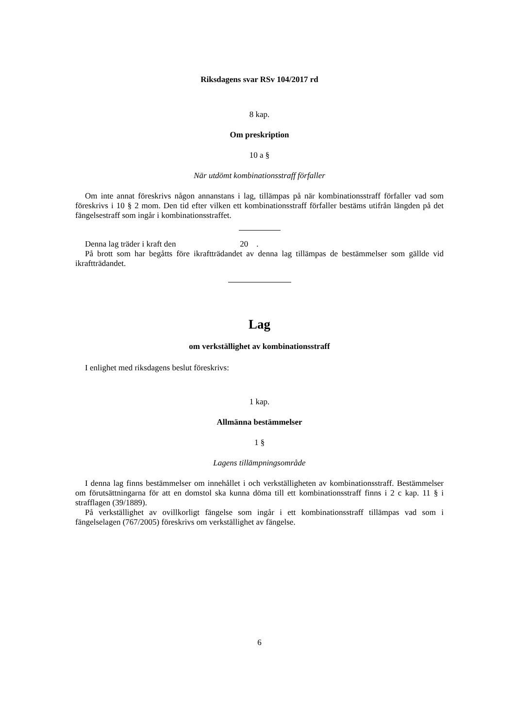Riksdagens svar RSv 104/2017 rd
8 kap.
Om preskription
10 a §
När utdömt kombinationsstraff förfaller
Om inte annat föreskrivs någon annanstans i lag, tillämpas på när kombinationsstraff förfaller vad som föreskrivs i 10 § 2 mom. Den tid efter vilken ett kombinationsstraff förfaller bestäms utifrån längden på det fängelsestraff som ingår i kombinationsstraffet.
Denna lag träder i kraft den 20 .
På brott som har begåtts före ikraftträdandet av denna lag tillämpas de bestämmelser som gällde vid ikraftträdandet.
Lag
om verkställighet av kombinationsstraff
I enlighet med riksdagens beslut föreskrivs:
1 kap.
Allmänna bestämmelser
1 §
Lagens tillämpningsområde
I denna lag finns bestämmelser om innehållet i och verkställigheten av kombinationsstraff. Bestämmelser om förutsättningarna för att en domstol ska kunna döma till ett kombinationsstraff finns i 2 c kap. 11 § i strafflagen (39/1889).
På verkställighet av ovillkorligt fängelse som ingår i ett kombinationsstraff tillämpas vad som i fängelselagen (767/2005) föreskrivs om verkställighet av fängelse.
6